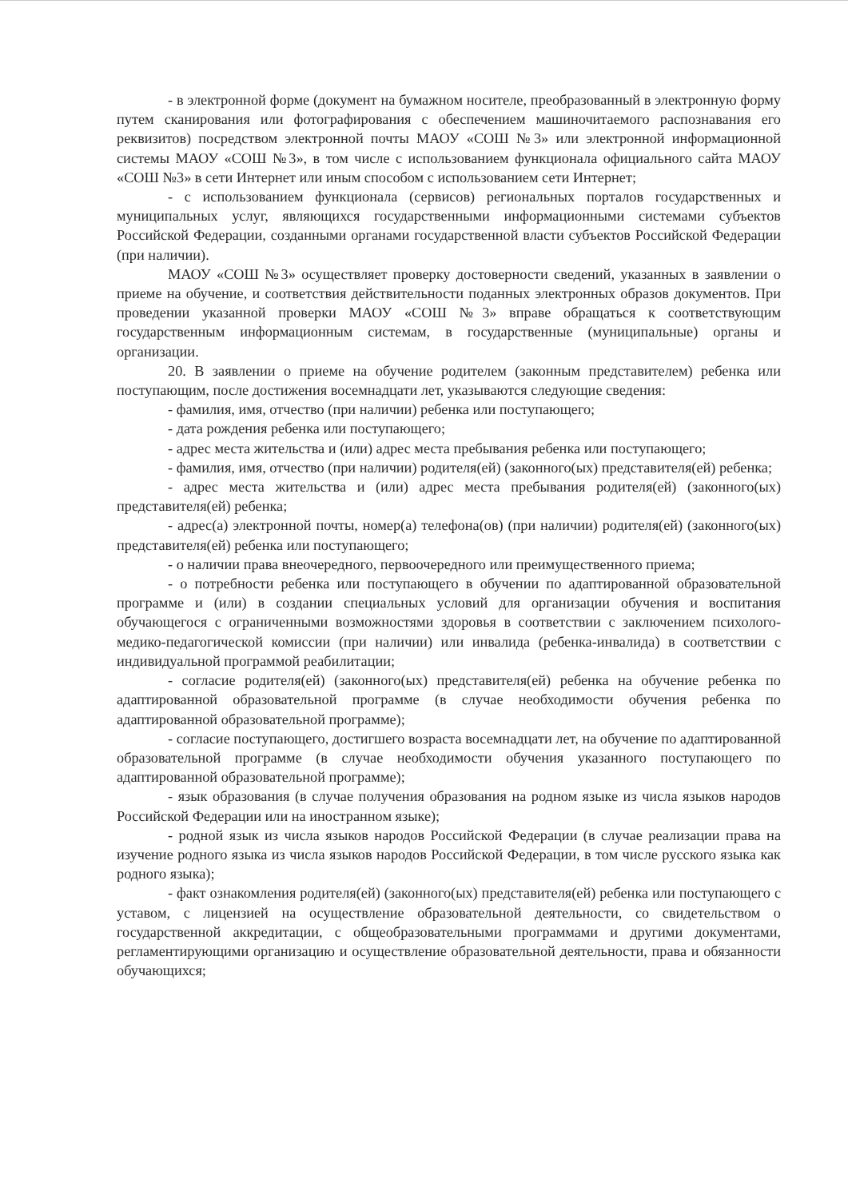- в электронной форме (документ на бумажном носителе, преобразованный в электронную форму путем сканирования или фотографирования с обеспечением машиночитаемого распознавания его реквизитов) посредством электронной почты МАОУ «СОШ №3» или электронной информационной системы МАОУ «СОШ №3», в том числе с использованием функционала официального сайта МАОУ «СОШ №3» в сети Интернет или иным способом с использованием сети Интернет;
- с использованием функционала (сервисов) региональных порталов государственных и муниципальных услуг, являющихся государственными информационными системами субъектов Российской Федерации, созданными органами государственной власти субъектов Российской Федерации (при наличии).
МАОУ «СОШ №3» осуществляет проверку достоверности сведений, указанных в заявлении о приеме на обучение, и соответствия действительности поданных электронных образов документов. При проведении указанной проверки МАОУ «СОШ №3» вправе обращаться к соответствующим государственным информационным системам, в государственные (муниципальные) органы и организации.
20. В заявлении о приеме на обучение родителем (законным представителем) ребенка или поступающим, после достижения восемнадцати лет, указываются следующие сведения:
- фамилия, имя, отчество (при наличии) ребенка или поступающего;
- дата рождения ребенка или поступающего;
- адрес места жительства и (или) адрес места пребывания ребенка или поступающего;
- фамилия, имя, отчество (при наличии) родителя(ей) (законного(ых) представителя(ей) ребенка;
- адрес места жительства и (или) адрес места пребывания родителя(ей) (законного(ых) представителя(ей) ребенка;
- адрес(а) электронной почты, номер(а) телефона(ов) (при наличии) родителя(ей) (законного(ых) представителя(ей) ребенка или поступающего;
- о наличии права внеочередного, первоочередного или преимущественного приема;
- о потребности ребенка или поступающего в обучении по адаптированной образовательной программе и (или) в создании специальных условий для организации обучения и воспитания обучающегося с ограниченными возможностями здоровья в соответствии с заключением психолого-медико-педагогической комиссии (при наличии) или инвалида (ребенка-инвалида) в соответствии с индивидуальной программой реабилитации;
- согласие родителя(ей) (законного(ых) представителя(ей) ребенка на обучение ребенка по адаптированной образовательной программе (в случае необходимости обучения ребенка по адаптированной образовательной программе);
- согласие поступающего, достигшего возраста восемнадцати лет, на обучение по адаптированной образовательной программе (в случае необходимости обучения указанного поступающего по адаптированной образовательной программе);
- язык образования (в случае получения образования на родном языке из числа языков народов Российской Федерации или на иностранном языке);
- родной язык из числа языков народов Российской Федерации (в случае реализации права на изучение родного языка из числа языков народов Российской Федерации, в том числе русского языка как родного языка);
- факт ознакомления родителя(ей) (законного(ых) представителя(ей) ребенка или поступающего с уставом, с лицензией на осуществление образовательной деятельности, со свидетельством о государственной аккредитации, с общеобразовательными программами и другими документами, регламентирующими организацию и осуществление образовательной деятельности, права и обязанности обучающихся;